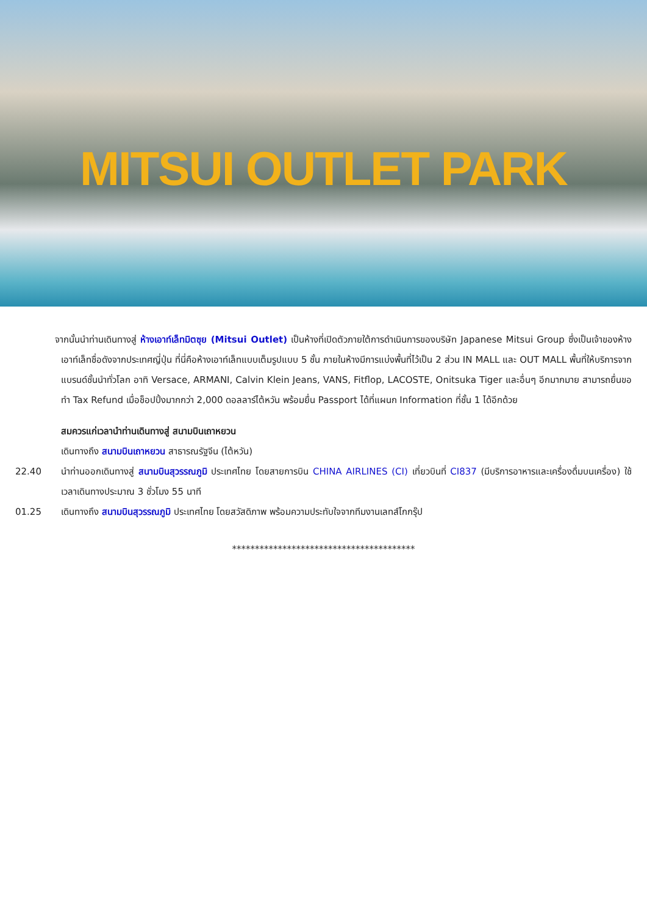MITSUI OUTLET PARK
จากนั้นนำท่านเดินทางสู่ ห้างเอาท์เล็ทมิตซุย (Mitsui Outlet) เป็นห้างที่เปิดตัวภายใต้การดำเนินการของบริษัท Japanese Mitsui Group ซึ่งเป็นเจ้าของห้างเอาท์เล็ทชื่อดังจากประเทศญี่ปุ่น ที่นี่คือห้างเอาท์เล็ทแบบเต็มรูปแบบ 5 ชั้น ภายในห้างมีการแบ่งพื้นที่ไว้เป็น 2 ส่วน IN MALL และ OUT MALL พื้นที่ให้บริการจากแบรนด์ชั้นนำทั่วโลก อาทิ Versace, ARMANI, Calvin Klein Jeans, VANS, Fitflop, LACOSTE, Onitsuka Tiger และอื่นๆ อีกมากมาย สามารถยื่นขอทำ Tax Refund เมื่อช็อปปิ้งมากกว่า 2,000 ดอลลาร์ไต้หวัน พร้อมยื่น Passport ได้ที่แผนก Information ที่ชั้น 1 ได้อีกด้วย
สมควรแก่เวลานำท่านเดินทางสู่ สนามบินเถาหยวน
เดินทางถึง สนามบินเถาหยวน สาธารณรัฐจีน (ไต้หวัน)
22.40 นำท่านออกเดินทางสู่ สนามบินสุวรรณภูมิ ประเทศไทย โดยสายการบิน CHINA AIRLINES (CI) เที่ยวบินที่ CI837 (มีบริการอาหารและเครื่องดื่มบนเครื่อง) ใช้เวลาเดินทางประมาณ 3 ชั่วโมง 55 นาที
01.25 เดินทางถึง สนามบินสุวรรณภูมิ ประเทศไทย โดยสวัสดิภาพ พร้อมความประทับใจจากทีมงานเลทส์โกกรุ๊ป
****************************************